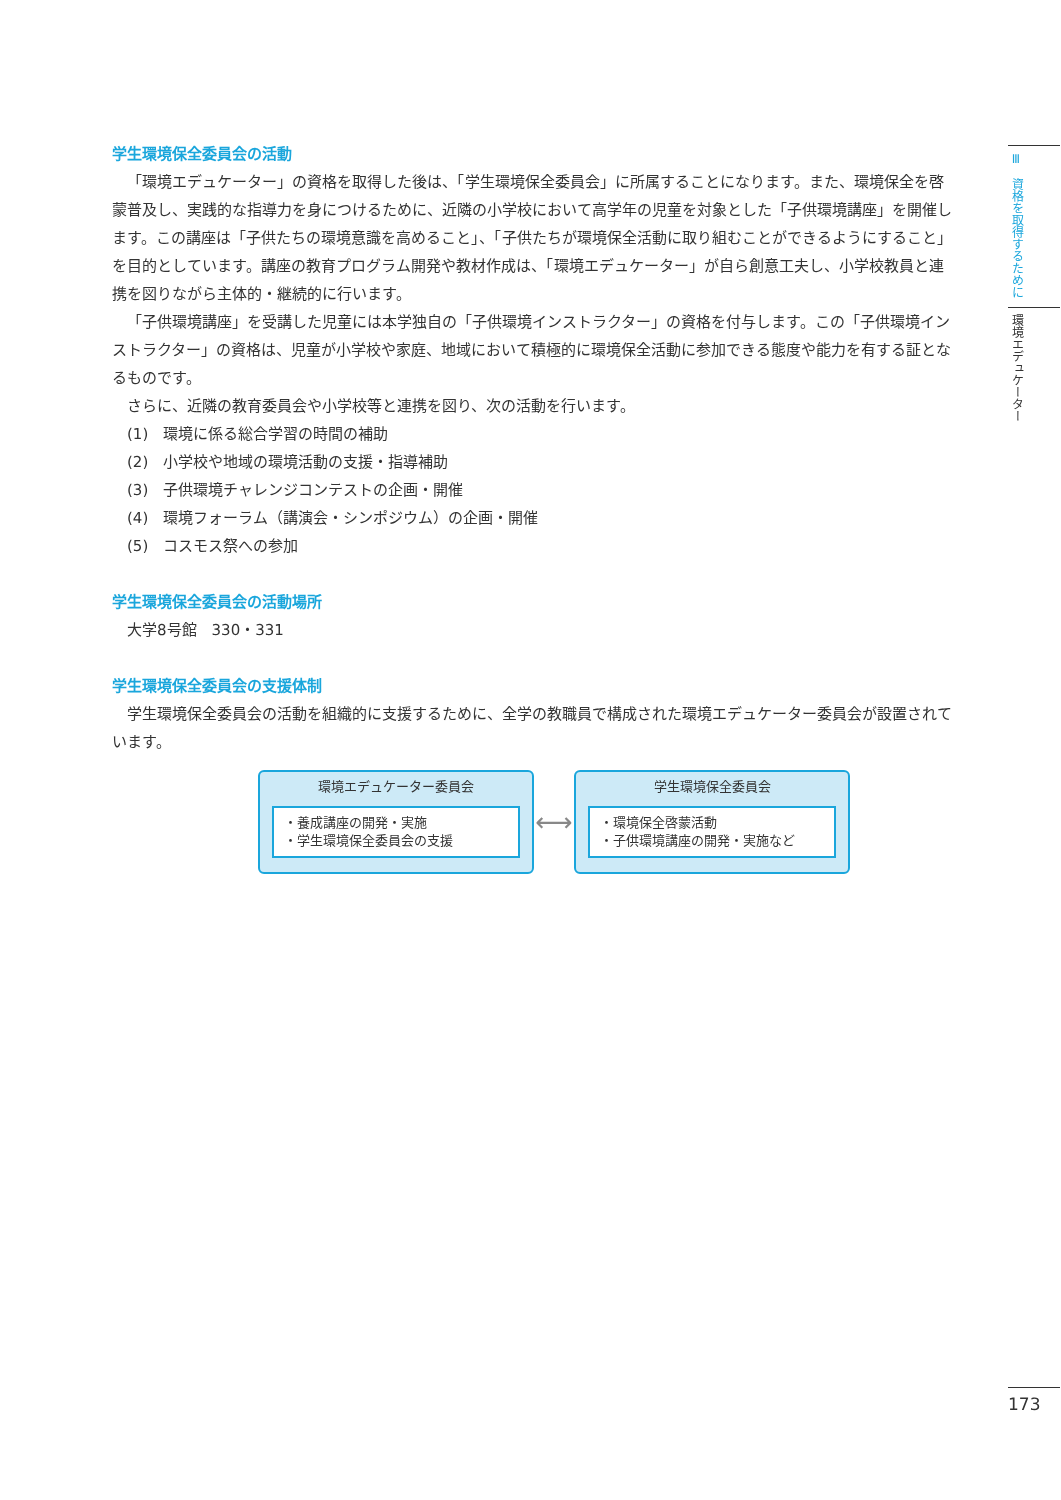学生環境保全委員会の活動
「環境エデュケーター」の資格を取得した後は、「学生環境保全委員会」に所属することになります。また、環境保全を啓蒙普及し、実践的な指導力を身につけるために、近隣の小学校において高学年の児童を対象とした「子供環境講座」を開催します。この講座は「子供たちの環境意識を高めること」、「子供たちが環境保全活動に取り組むことができるようにすること」を目的としています。講座の教育プログラム開発や教材作成は、「環境エデュケーター」が自ら創意工夫し、小学校教員と連携を図りながら主体的・継続的に行います。
「子供環境講座」を受講した児童には本学独自の「子供環境インストラクター」の資格を付与します。この「子供環境インストラクター」の資格は、児童が小学校や家庭、地域において積極的に環境保全活動に参加できる態度や能力を有する証となるものです。
さらに、近隣の教育委員会や小学校等と連携を図り、次の活動を行います。
(1)　環境に係る総合学習の時間の補助
(2)　小学校や地域の環境活動の支援・指導補助
(3)　子供環境チャレンジコンテストの企画・開催
(4)　環境フォーラム（講演会・シンポジウム）の企画・開催
(5)　コスモス祭への参加
学生環境保全委員会の活動場所
大学8号館　330・331
学生環境保全委員会の支援体制
学生環境保全委員会の活動を組織的に支援するために、全学の教職員で構成された環境エデュケーター委員会が設置されています。
環境エデュケーター委員会
・養成講座の開発・実施
・学生環境保全委員会の支援
⟷
学生環境保全委員会
・環境保全啓蒙活動
・子供環境講座の開発・実施など
Ⅲ　資格を取得するために
環境エデュケーター
173